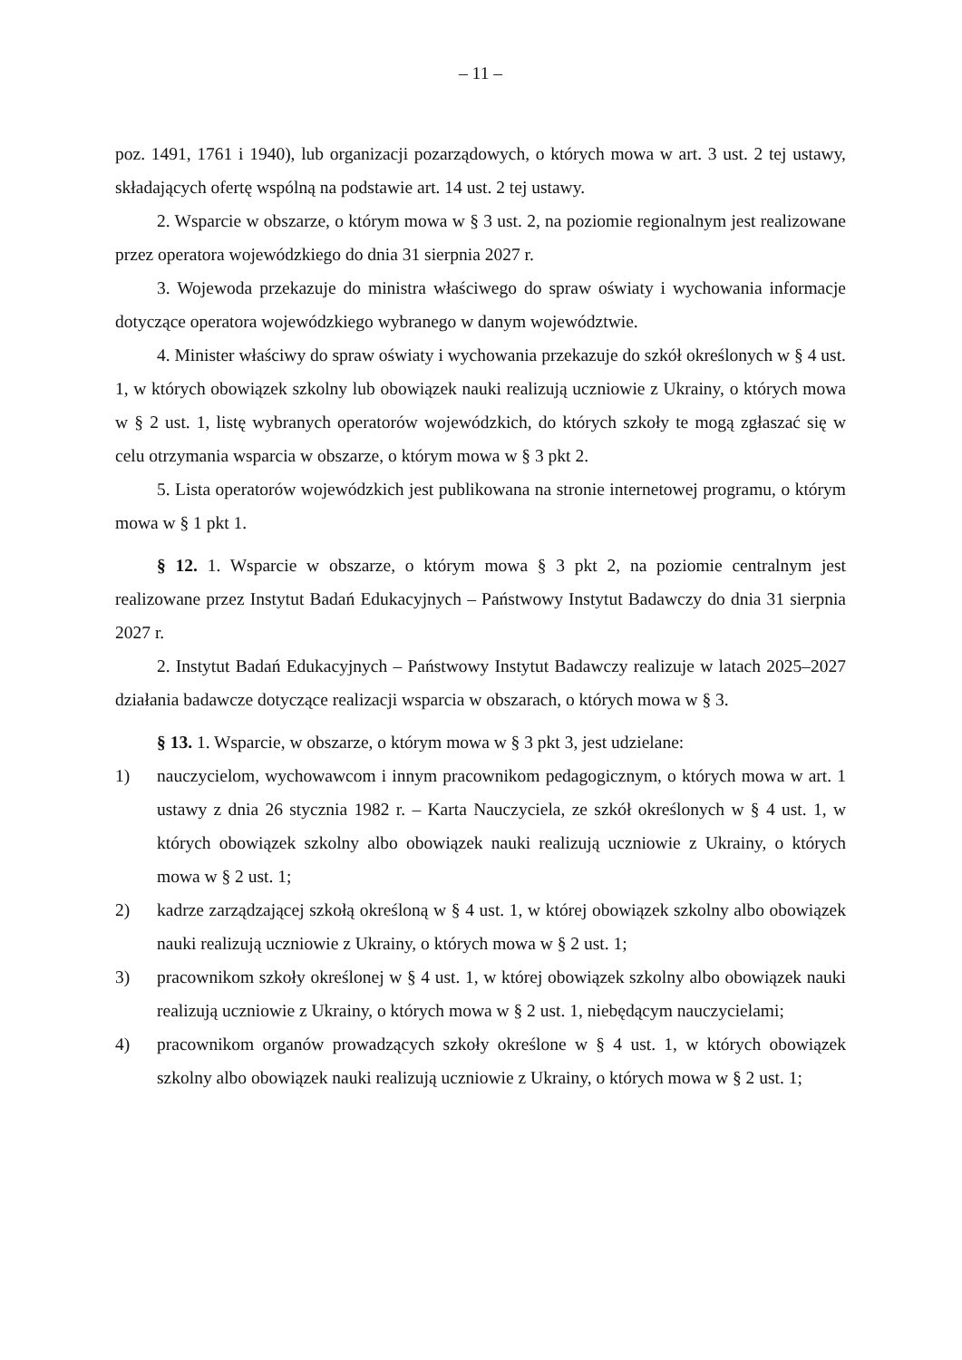– 11 –
poz. 1491, 1761 i 1940), lub organizacji pozarządowych, o których mowa w art. 3 ust. 2 tej ustawy, składających ofertę wspólną na podstawie art. 14 ust. 2 tej ustawy.
2. Wsparcie w obszarze, o którym mowa w § 3 ust. 2, na poziomie regionalnym jest realizowane przez operatora wojewódzkiego do dnia 31 sierpnia 2027 r.
3. Wojewoda przekazuje do ministra właściwego do spraw oświaty i wychowania informacje dotyczące operatora wojewódzkiego wybranego w danym województwie.
4. Minister właściwy do spraw oświaty i wychowania przekazuje do szkół określonych w § 4 ust. 1, w których obowiązek szkolny lub obowiązek nauki realizują uczniowie z Ukrainy, o których mowa w § 2 ust. 1, listę wybranych operatorów wojewódzkich, do których szkoły te mogą zgłaszać się w celu otrzymania wsparcia w obszarze, o którym mowa w § 3 pkt 2.
5. Lista operatorów wojewódzkich jest publikowana na stronie internetowej programu, o którym mowa w § 1 pkt 1.
§ 12. 1. Wsparcie w obszarze, o którym mowa § 3 pkt 2, na poziomie centralnym jest realizowane przez Instytut Badań Edukacyjnych – Państwowy Instytut Badawczy do dnia 31 sierpnia 2027 r.
2. Instytut Badań Edukacyjnych – Państwowy Instytut Badawczy realizuje w latach 2025–2027 działania badawcze dotyczące realizacji wsparcia w obszarach, o których mowa w § 3.
§ 13. 1. Wsparcie, w obszarze, o którym mowa w § 3 pkt 3, jest udzielane:
1) nauczycielom, wychowawcom i innym pracownikom pedagogicznym, o których mowa w art. 1 ustawy z dnia 26 stycznia 1982 r. – Karta Nauczyciela, ze szkół określonych w § 4 ust. 1, w których obowiązek szkolny albo obowiązek nauki realizują uczniowie z Ukrainy, o których mowa w § 2 ust. 1;
2) kadrze zarządzającej szkołą określoną w § 4 ust. 1, w której obowiązek szkolny albo obowiązek nauki realizują uczniowie z Ukrainy, o których mowa w § 2 ust. 1;
3) pracownikom szkoły określonej w § 4 ust. 1, w której obowiązek szkolny albo obowiązek nauki realizują uczniowie z Ukrainy, o których mowa w § 2 ust. 1, niebędącym nauczycielami;
4) pracownikom organów prowadzących szkoły określone w § 4 ust. 1, w których obowiązek szkolny albo obowiązek nauki realizują uczniowie z Ukrainy, o których mowa w § 2 ust. 1;